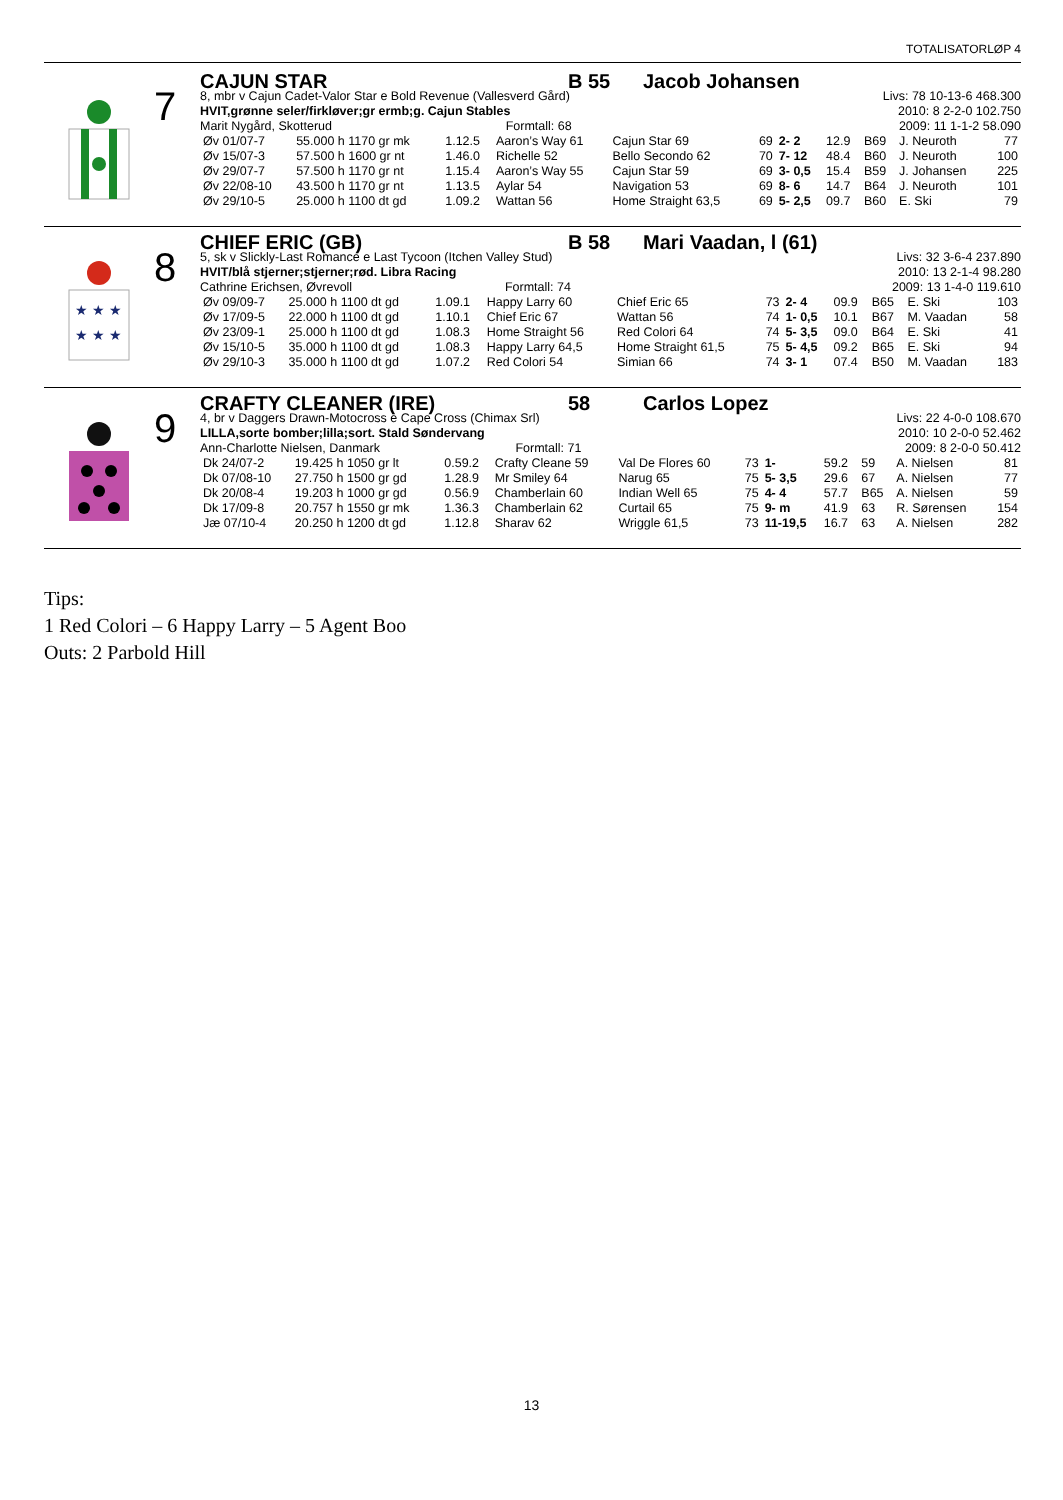TOTALISATORLØP 4
7
CAJUN STAR B 55 Jacob Johansen
8, mbr v Cajun Cadet-Valor Star e Bold Revenue (Vallesverd Gård) Livs: 78 10-13-6 468.300
HVIT,grønne seler/firkløver;gr ermb;g. Cajun Stables 2010: 8 2-2-0 102.750
Marit Nygård, Skotterud Formtall: 68 2009: 11 1-1-2 58.090
| Øv 01/07-7 | 55.000 h 1170 gr mk | 1.12.5 | Aaron’s Way 61 | Cajun Star 69 | 69 | 2- 2 | 12.9 | B69 | J. Neuroth | 77 |
| Øv 15/07-3 | 57.500 h 1600 gr nt | 1.46.0 | Richelle 52 | Bello Secondo 62 | 70 | 7- 12 | 48.4 | B60 | J. Neuroth | 100 |
| Øv 29/07-7 | 57.500 h 1170 gr nt | 1.15.4 | Aaron’s Way 55 | Cajun Star 59 | 69 | 3- 0,5 | 15.4 | B59 | J. Johansen | 225 |
| Øv 22/08-10 | 43.500 h 1170 gr nt | 1.13.5 | Aylar 54 | Navigation 53 | 69 | 8- 6 | 14.7 | B64 | J. Neuroth | 101 |
| Øv 29/10-5 | 25.000 h 1100 dt gd | 1.09.2 | Wattan 56 | Home Straight 63,5 | 69 | 5- 2,5 | 09.7 | B60 | E. Ski | 79 |
★ ★ ★
★ ★ ★
8
CHIEF ERIC (GB) B 58 Mari Vaadan, l (61)
5, sk v Slickly-Last Romance e Last Tycoon (Itchen Valley Stud) Livs: 32 3-6-4 237.890
HVIT/blå stjerner;stjerner;rød. Libra Racing 2010: 13 2-1-4 98.280
Cathrine Erichsen, Øvrevoll Formtall: 74 2009: 13 1-4-0 119.610
| Øv 09/09-7 | 25.000 h 1100 dt gd | 1.09.1 | Happy Larry 60 | Chief Eric 65 | 73 | 2- 4 | 09.9 | B65 | E. Ski | 103 |
| Øv 17/09-5 | 22.000 h 1100 dt gd | 1.10.1 | Chief Eric 67 | Wattan 56 | 74 | 1- 0,5 | 10.1 | B67 | M. Vaadan | 58 |
| Øv 23/09-1 | 25.000 h 1100 dt gd | 1.08.3 | Home Straight 56 | Red Colori 64 | 74 | 5- 3,5 | 09.0 | B64 | E. Ski | 41 |
| Øv 15/10-5 | 35.000 h 1100 dt gd | 1.08.3 | Happy Larry 64,5 | Home Straight 61,5 | 75 | 5- 4,5 | 09.2 | B65 | E. Ski | 94 |
| Øv 29/10-3 | 35.000 h 1100 dt gd | 1.07.2 | Red Colori 54 | Simian 66 | 74 | 3- 1 | 07.4 | B50 | M. Vaadan | 183 |
9
CRAFTY CLEANER (IRE) 58 Carlos Lopez
4, br v Daggers Drawn-Motocross e Cape Cross (Chimax Srl) Livs: 22 4-0-0 108.670
LILLA,sorte bomber;lilla;sort. Stald Søndervang 2010: 10 2-0-0 52.462
Ann-Charlotte Nielsen, Danmark Formtall: 71 2009: 8 2-0-0 50.412
| Dk 24/07-2 | 19.425 h 1050 gr lt | 0.59.2 | Crafty Cleane 59 | Val De Flores 60 | 73 | 1- | 59.2 | 59 | A. Nielsen | 81 |
| Dk 07/08-10 | 27.750 h 1500 gr gd | 1.28.9 | Mr Smiley 64 | Narug 65 | 75 | 5- 3,5 | 29.6 | 67 | A. Nielsen | 77 |
| Dk 20/08-4 | 19.203 h 1000 gr gd | 0.56.9 | Chamberlain 60 | Indian Well 65 | 75 | 4- 4 | 57.7 | B65 | A. Nielsen | 59 |
| Dk 17/09-8 | 20.757 h 1550 gr mk | 1.36.3 | Chamberlain 62 | Curtail 65 | 75 | 9- m | 41.9 | 63 | R. Sørensen | 154 |
| Jæ 07/10-4 | 20.250 h 1200 dt gd | 1.12.8 | Sharav 62 | Wriggle 61,5 | 73 | 11-19,5 | 16.7 | 63 | A. Nielsen | 282 |
Tips:
1 Red Colori – 6 Happy Larry – 5 Agent Boo
Outs: 2 Parbold Hill
13